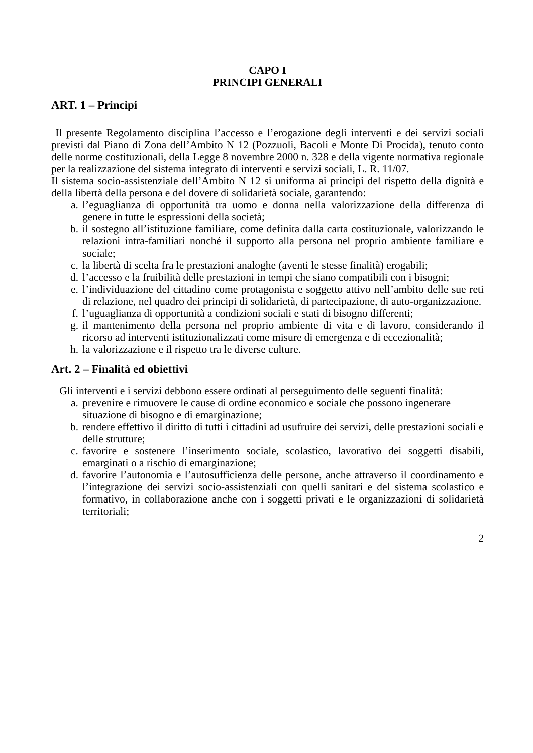CAPO I
PRINCIPI GENERALI
ART. 1 – Principi
Il presente Regolamento disciplina l’accesso e l’erogazione degli interventi e dei servizi sociali previsti dal Piano di Zona dell’Ambito N 12 (Pozzuoli, Bacoli e Monte Di Procida), tenuto conto delle norme costituzionali, della Legge 8 novembre 2000 n. 328 e della vigente normativa regionale per la realizzazione del sistema integrato di interventi e servizi sociali, L. R. 11/07.
Il sistema socio-assistenziale dell’Ambito N 12 si uniforma ai principi del rispetto della dignità e della libertà della persona e del dovere di solidarietà sociale, garantendo:
a. l’eguaglianza di opportunità tra uomo e donna nella valorizzazione della differenza di genere in tutte le espressioni della società;
b. il sostegno all’istituzione familiare, come definita dalla carta costituzionale, valorizzando le relazioni intra-familiari nonché il supporto alla persona nel proprio ambiente familiare e sociale;
c. la libertà di scelta fra le prestazioni analoghe (aventi le stesse finalità) erogabili;
d. l’accesso e la fruibilità delle prestazioni in tempi che siano compatibili con i bisogni;
e. l’individuazione del cittadino come protagonista e soggetto attivo nell’ambito delle sue reti di relazione, nel quadro dei principi di solidarietà, di partecipazione, di auto-organizzazione.
f. l’uguaglianza di opportunità a condizioni sociali e stati di bisogno differenti;
g. il mantenimento della persona nel proprio ambiente di vita e di lavoro, considerando il ricorso ad interventi istituzionalizzati come misure di emergenza e di eccezionalità;
h. la valorizzazione e il rispetto tra le diverse culture.
Art. 2 – Finalità ed obiettivi
Gli interventi e i servizi debbono essere ordinati al perseguimento delle seguenti finalità:
a. prevenire e rimuovere le cause di ordine economico e sociale che possono ingenerare situazione di bisogno e di emarginazione;
b. rendere effettivo il diritto di tutti i cittadini ad usufruire dei servizi, delle prestazioni sociali e delle strutture;
c. favorire e sostenere l’inserimento sociale, scolastico, lavorativo dei soggetti disabili, emarginati o a rischio di emarginazione;
d. favorire l’autonomia e l’autosufficienza delle persone, anche attraverso il coordinamento e l’integrazione dei servizi socio-assistenziali con quelli sanitari e del sistema scolastico e formativo, in collaborazione anche con i soggetti privati e le organizzazioni di solidarietà territoriali;
2